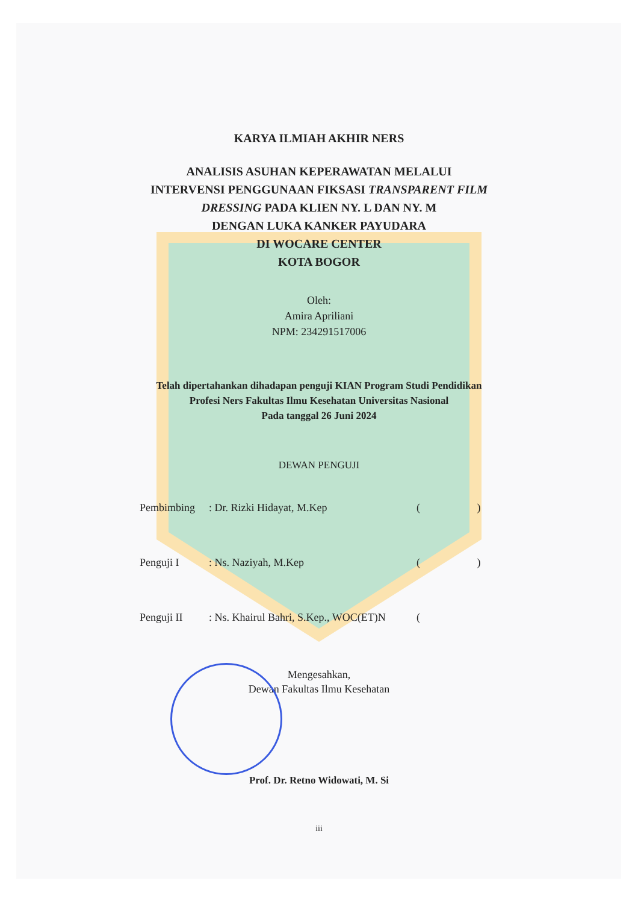KARYA ILMIAH AKHIR NERS
ANALISIS ASUHAN KEPERAWATAN MELALUI
INTERVENSI PENGGUNAAN FIKSASI TRANSPARENT FILM
DRESSING PADA KLIEN NY. L DAN NY. M
DENGAN LUKA KANKER PAYUDARA
DI WOCARE CENTER
KOTA BOGOR
Oleh:
Amira Apriliani
NPM: 234291517006
Telah dipertahankan dihadapan penguji KIAN Program Studi Pendidikan
Profesi Ners Fakultas Ilmu Kesehatan Universitas Nasional
Pada tanggal 26 Juni 2024
DEWAN PENGUJI
Pembimbing: Dr. Rizki Hidayat, M.Kep ( )
Penguji I: Ns. Naziyah, M.Kep ( )
Penguji II: Ns. Khairul Bahri, S.Kep., WOC(ET)N (
Mengesahkan,
Dewan Fakultas Ilmu Kesehatan
Prof. Dr. Retno Widowati, M. Si
iii